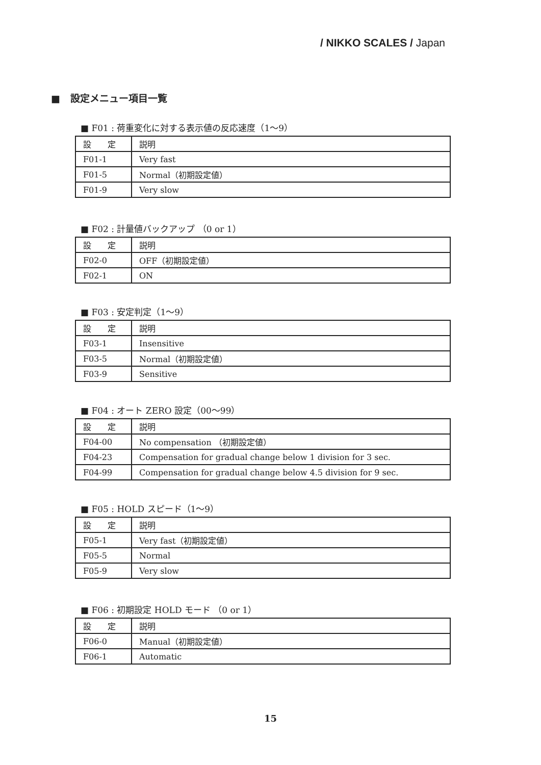/ NIKKO SCALES / Japan
■ 設定メニュー項目一覧
■ F01 : 荷重変化に対する表示値の反応速度（1～9）
| 設 定 | 説明 |
| --- | --- |
| F01-1 | Very fast |
| F01-5 | Normal（初期設定値） |
| F01-9 | Very slow |
■ F02 : 計量値バックアップ （0 or 1）
| 設 定 | 説明 |
| --- | --- |
| F02-0 | OFF（初期設定値） |
| F02-1 | ON |
■ F03 : 安定判定（1～9）
| 設 定 | 説明 |
| --- | --- |
| F03-1 | Insensitive |
| F03-5 | Normal（初期設定値） |
| F03-9 | Sensitive |
■ F04 : オート ZERO 設定（00～99）
| 設 定 | 説明 |
| --- | --- |
| F04-00 | No compensation （初期設定値） |
| F04-23 | Compensation for gradual change below 1 division for 3 sec. |
| F04-99 | Compensation for gradual change below 4.5 division for 9 sec. |
■ F05 : HOLD スピード（1～9）
| 設 定 | 説明 |
| --- | --- |
| F05-1 | Very fast（初期設定値） |
| F05-5 | Normal |
| F05-9 | Very slow |
■ F06 : 初期設定 HOLD モード （0 or 1）
| 設 定 | 説明 |
| --- | --- |
| F06-0 | Manual（初期設定値） |
| F06-1 | Automatic |
15